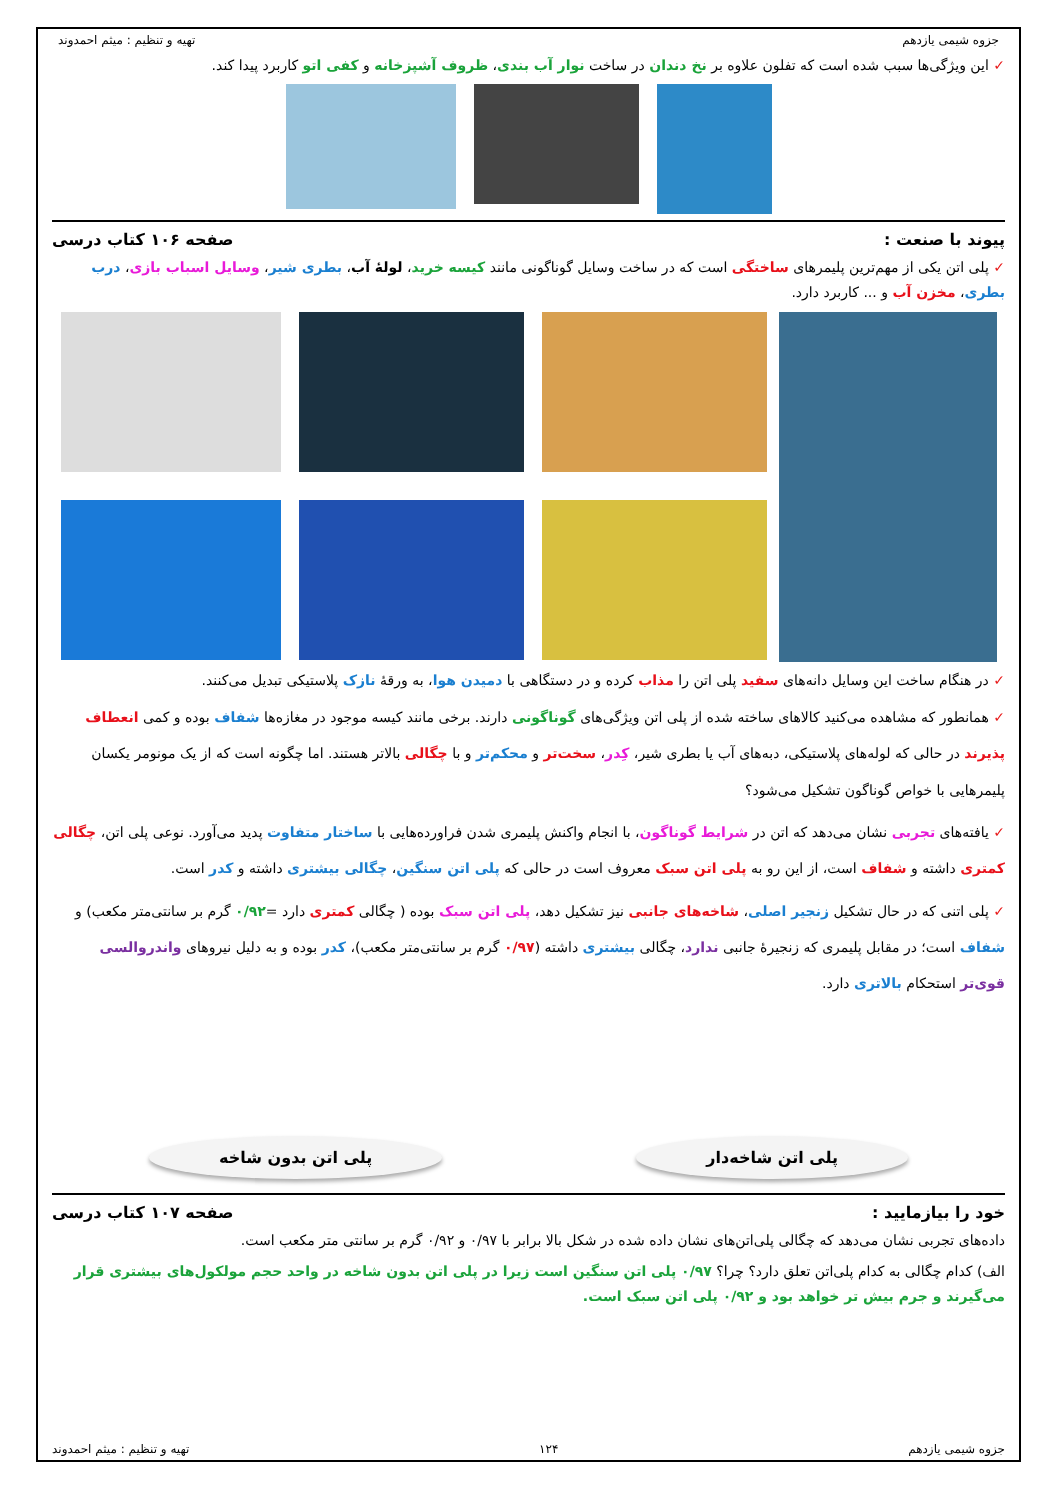جزوه شیمی یازدهم تهیه و تنظیم : میثم احمدوند
✓ این ویژگی‌ها سبب شده است که تفلون علاوه بر نخ دندان در ساخت نوار آب بندی، ظروف آشپزخانه و کفی اتو کاربرد پیدا کند.
پیوند با صنعت : صفحه ۱۰۶ کتاب درسی
✓ پلی اتن یکی از مهم‌ترین پلیمرهای ساختگی است که در ساخت وسایل گوناگونی مانند کیسه خرید، لولهٔ آب، بطری شیر، وسایل اسباب بازی، درب بطری، مخزن آب و ... کاربرد دارد.
✓ در هنگام ساخت این وسایل دانه‌های سفید پلی اتن را مذاب کرده و در دستگاهی با دمیدن هوا، به ورقهٔ نازک پلاستیکی تبدیل می‌کنند.
✓ همانطور که مشاهده می‌کنید کالاهای ساخته شده از پلی اتن ویژگی‌های گوناگونی دارند. برخی مانند کیسه موجود در مغازه‌ها شفاف بوده و کمی انعطاف پذیرند در حالی که لوله‌های پلاستیکی، دبه‌های آب یا بطری شیر، کِدر، سخت‌تر و محکم‌تر و با چگالی بالاتر هستند. اما چگونه است که از یک مونومر یکسان پلیمرهایی با خواص گوناگون تشکیل می‌شود؟
✓ یافته‌های تجربی نشان می‌دهد که اتن در شرایط گوناگون، با انجام واکنش پلیمری شدن فراورده‌هایی با ساختار متفاوت پدید می‌آورد. نوعی پلی اتن، چگالی کمتری داشته و شفاف است، از این رو به پلی اتن سبک معروف است در حالی که پلی اتن سنگین، چگالی بیشتری داشته و کدر است.
✓ پلی اتنی که در حال تشکیل زنجیر اصلی، شاخه‌های جانبی نیز تشکیل دهد، پلی اتن سبک بوده ( چگالی کمتری دارد =۰/۹۲ گرم بر سانتی‌متر مکعب) و شفاف است؛ در مقابل پلیمری که زنجیرهٔ جانبی ندارد، چگالی بیشتری داشته (۰/۹۷ گرم بر سانتی‌متر مکعب)، کدر بوده و به دلیل نیروهای واندروالسی قوی‌تر استحکام بالاتری دارد.
پلی اتن شاخه‌دار پلی اتن بدون شاخه
خود را بیازمایید : صفحه ۱۰۷ کتاب درسی
داده‌های تجربی نشان می‌دهد که چگالی پلی‌اتن‌های نشان داده شده در شکل بالا برابر با ۰/۹۷ و ۰/۹۲ گرم بر سانتی متر مکعب است.
الف) کدام چگالی به کدام پلی‌اتن تعلق دارد؟ چرا؟ ۰/۹۷ پلی اتن سنگین است زیرا در پلی اتن بدون شاخه در واحد حجم مولکول‌های بیشتری قرار می‌گیرند و جرم بیش تر خواهد بود و ۰/۹۲ پلی اتن سبک است.
جزوه شیمی یازدهم ۱۲۴ تهیه و تنظیم : میثم احمدوند